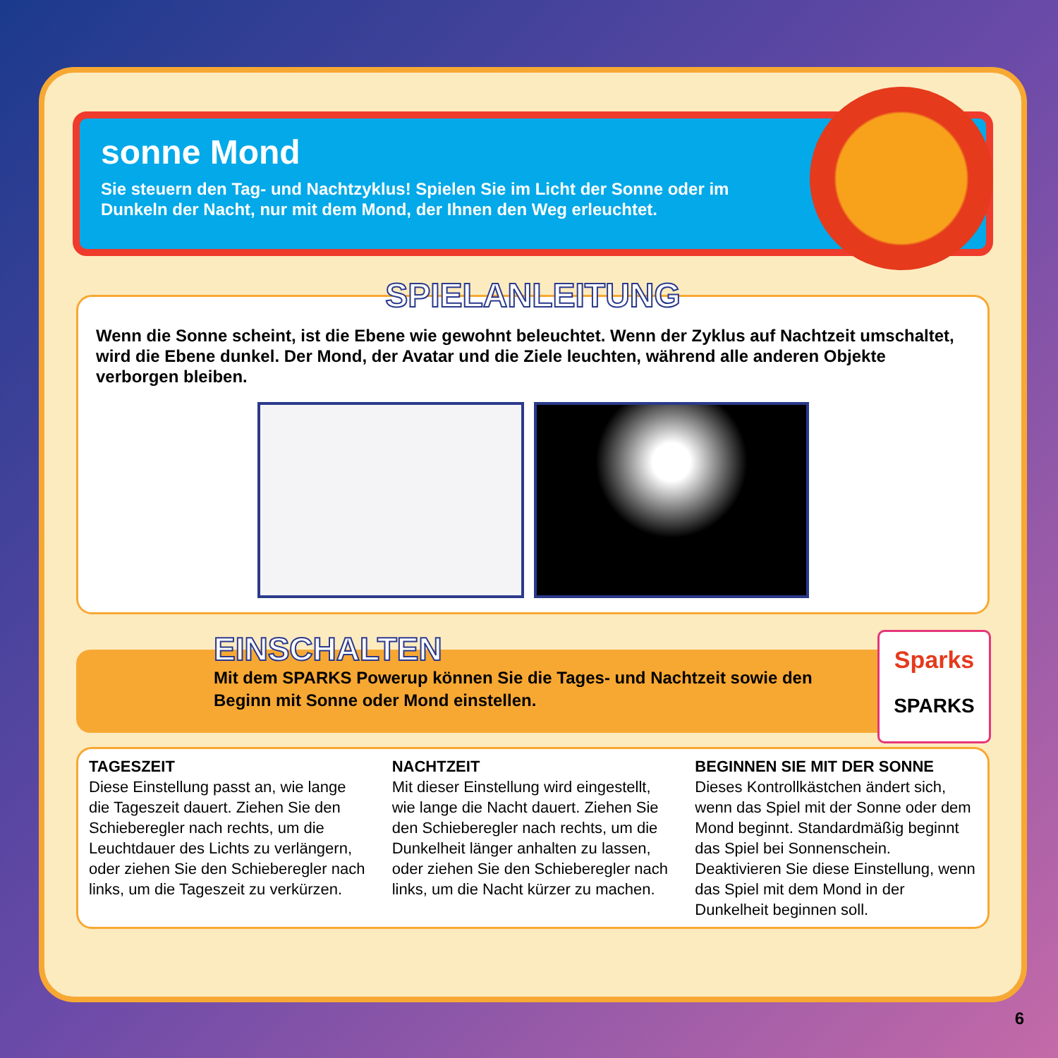sonne Mond
Sie steuern den Tag- und Nachtzyklus! Spielen Sie im Licht der Sonne oder im Dunkeln der Nacht, nur mit dem Mond, der Ihnen den Weg erleuchtet.
SPIELANLEITUNG
Wenn die Sonne scheint, ist die Ebene wie gewohnt beleuchtet. Wenn der Zyklus auf Nachtzeit umschaltet, wird die Ebene dunkel. Der Mond, der Avatar und die Ziele leuchten, während alle anderen Objekte verborgen bleiben.
EINSCHALTEN
Mit dem SPARKS Powerup können Sie die Tages- und Nachtzeit sowie den Beginn mit Sonne oder Mond einstellen.
Sparks
SPARKS
TAGESZEIT
Diese Einstellung passt an, wie lange die Tageszeit dauert. Ziehen Sie den Schieberegler nach rechts, um die Leuchtdauer des Lichts zu verlängern, oder ziehen Sie den Schieberegler nach links, um die Tageszeit zu verkürzen.
NACHTZEIT
Mit dieser Einstellung wird eingestellt, wie lange die Nacht dauert. Ziehen Sie den Schieberegler nach rechts, um die Dunkelheit länger anhalten zu lassen, oder ziehen Sie den Schieberegler nach links, um die Nacht kürzer zu machen.
BEGINNEN SIE MIT DER SONNE
Dieses Kontrollkästchen ändert sich, wenn das Spiel mit der Sonne oder dem Mond beginnt. Standardmäßig beginnt das Spiel bei Sonnenschein. Deaktivieren Sie diese Einstellung, wenn das Spiel mit dem Mond in der Dunkelheit beginnen soll.
6